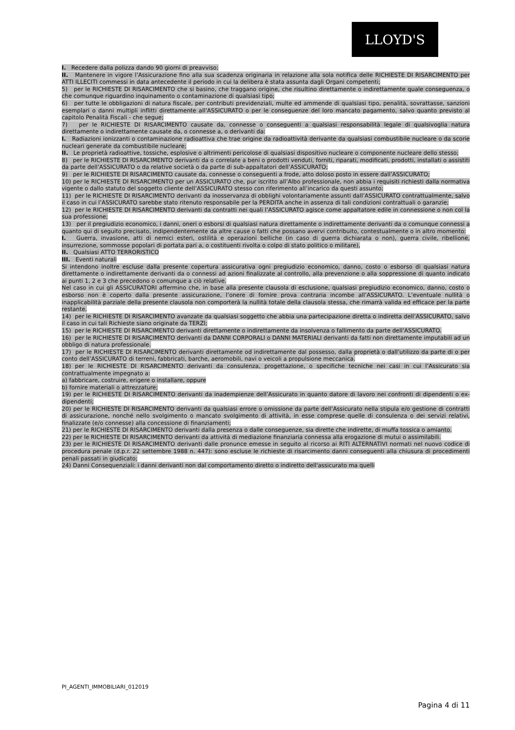LLOYD'S
I. Recedere dalla polizza dando 90 giorni di preavviso;
II. Mantenere in vigore l’Assicurazione fino alla sua scadenza originaria in relazione alla sola notifica delle RICHIESTE DI RISARCIMENTO per ATTI ILLECITI commessi in data antecedente il periodo in cui la delibera è stata assunta dagli Organi competenti;
5) per le RICHIESTE DI RISARCIMENTO che si basino, che traggano origine, che risultino direttamente o indirettamente quale conseguenza, o che comunque riguardino inquinamento o contaminazione di qualsiasi tipo;
6) per tutte le obbligazioni di natura fiscale, per contributi previdenziali, multe ed ammende di qualsiasi tipo, penalità, sovrattasse, sanzioni esemplari o danni multipli inflitti direttamente all’ASSICURATO o per le conseguenze del loro mancato pagamento, salvo quanto previsto al capitolo Penalità Fiscali - che segue;
7) per le RICHIESTE DI RISARCIMENTO causate da, connesse o conseguenti a qualsiasi responsabilità legale di qualsivoglia natura direttamente o indirettamente causate da, o connesse a, o derivanti da:
I. Radiazioni ionizzanti o contaminazione radioattiva che trae origine da radioattività derivante da qualsiasi combustibile nucleare o da scorie nucleari generate da combustibile nucleare;
II. Le proprietà radioattive, tossiche, esplosive o altrimenti pericolose di qualsiasi dispositivo nucleare o componente nucleare dello stesso;
8) per le RICHIESTE DI RISARCIMENTO derivanti da o correlate a beni o prodotti venduti, forniti, riparati, modificati, prodotti, installati o assistiti da parte dell’ASSICURATO o da relative società o da parte di sub-appaltatori dell’ASSICURATO;
9) per le RICHIESTE DI RISARCIMENTO causate da, connesse o conseguenti a frode, atto doloso posto in essere dall’ASSICURATO;
10) per le RICHIESTE DI RISARCIMENTO per un ASSICURATO che, pur iscritto all’Albo professionale, non abbia i requisiti richiesti dalla normativa vigente o dallo statuto del soggetto cliente dell’ASSICURATO stesso con riferimento all’incarico da questi assunto;
11) per le RICHIESTE DI RISARCIMENTO derivanti da inosservanza di obblighi volontariamente assunti dall’ASSICURATO contrattualmente, salvo il caso in cui l’ASSICURATO sarebbe stato ritenuto responsabile per la PERDITA anche in assenza di tali condizioni contrattuali o garanzie;
12) per le RICHIESTE DI RISARCIMENTO derivanti da contratti nei quali l’ASSICURATO agisce come appaltatore edile in connessione o non col la sua professione;
13) per il pregiudizio economico, i danni, oneri o esborsi di qualsiasi natura direttamente o indirettamente derivanti da o comunque connessi a quanto qui di seguito precisato, indipendentemente da altre cause o fatti che possano avervi contribuito, contestualmente o in altro momento:
I. Guerra, invasione, atti di nemici esteri, ostilità e operazioni belliche (in caso di guerra dichiarata o non), guerra civile, ribellione, insurrezione, sommosse popolari di portata pari a, o costituenti rivolta o colpo di stato politico o militare),
II. Qualsiasi ATTO TERRORISTICO
III. Eventi naturali
Si intendono inoltre escluse dalla presente copertura assicurativa ogni pregiudizio economico, danno, costo o esborso di qualsiasi natura direttamente o indirettamente derivanti da o connessi ad azioni finalizzate al controllo, alla prevenzione o alla soppressione di quanto indicato ai punti 1, 2 e 3 che precedono o comunque a ciò relative.
Nel caso in cui gli ASSICURATORI affermino che, in base alla presente clausola di esclusione, qualsiasi pregiudizio economico, danno, costo o esborso non è coperto dalla presente assicurazione, l’onere di fornire prova contraria incombe all’ASSICURATO. L’eventuale nullità o inapplicabilità parziale della presente clausola non comporterà la nullità totale della clausola stessa, che rimarrà valida ed efficace per la parte restante.
14) per le RICHIESTE DI RISARCIMENTO avanzate da qualsiasi soggetto che abbia una partecipazione diretta o indiretta dell’ASSICURATO, salvo il caso in cui tali Richieste siano originate da TERZI;
15) per le RICHIESTE DI RISARCIMENTO derivanti direttamente o indirettamente da insolvenza o fallimento da parte dell’ASSICURATO.
16) per le RICHIESTE DI RISARCIMENTO derivanti da DANNI CORPORALI o DANNI MATERIALI derivanti da fatti non direttamente imputabili ad un obbligo di natura professionale.
17) per le RICHIESTE DI RISARCIMENTO derivanti direttamente od indirettamente dal possesso, dalla proprietà o dall’utilizzo da parte di o per conto dell’ASSICURATO di terreni, fabbricati, barche, aeromobili, navi o veicoli a propulsione meccanica.
18) per le RICHIESTE DI RISARCIMENTO derivanti da consulenza, progettazione, o specifiche tecniche nei casi in cui l’Assicurato sia contrattualmente impegnato a:
a) fabbricare, costruire, erigere o installare, oppure
b) fornire materiali o attrezzature;
19) per le RICHIESTE DI RISARCIMENTO derivanti da inadempienze dell’Assicurato in quanto datore di lavoro nei confronti di dipendenti o ex-dipendenti;
20) per le RICHIESTE DI RISARCIMENTO derivanti da qualsiasi errore o omissione da parte dell’Assicurato nella stipula e/o gestione di contratti di assicurazione, nonché nello svolgimento o mancato svolgimento di attività, in esse comprese quelle di consulenza o dei servizi relativi, finalizzate (e/o connesse) alla concessione di finanziamenti;
21) per le RICHIESTE DI RISARCIMENTO derivanti dalla presenza o dalle conseguenze, sia dirette che indirette, di muffa tossica o amianto.
22) per le RICHIESTE DI RISARCIMENTO derivanti da attività di mediazione finanziaria connessa alla erogazione di mutui o assimilabili.
23) per le RICHIESTE DI RISARCIMENTO derivanti dalle pronunce emesse in seguito al ricorso ai RITI ALTERNATIVI normati nel nuovo codice di procedura penale (d.p.r. 22 settembre 1988 n. 447): sono escluse le richieste di risarcimento danni conseguenti alla chiusura di procedimenti penali passati in giudicato;
24) Danni Consequenziali: i danni derivanti non dal comportamento diretto o indiretto dell'assicurato ma quelli
PI_AGENTI_IMMOBILIARI_012019
Pagina 4 di 11